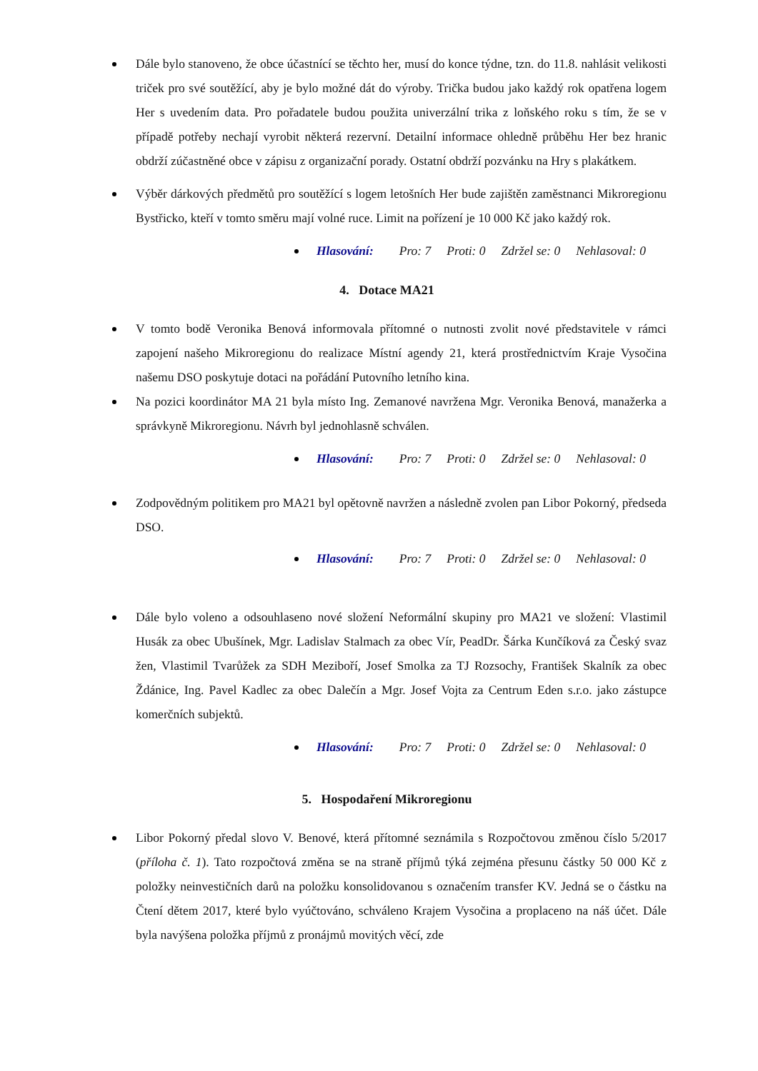Dále bylo stanoveno, že obce účastnící se těchto her, musí do konce týdne, tzn. do 11.8. nahlásit velikosti triček pro své soutěžící, aby je bylo možné dát do výroby. Trička budou jako každý rok opatřena logem Her s uvedením data. Pro pořadatele budou použita univerzální trika z loňského roku s tím, že se v případě potřeby nechají vyrobit některá rezervní. Detailní informace ohledně průběhu Her bez hranic obdrží zúčastněné obce v zápisu z organizační porady. Ostatní obdrží pozvánku na Hry s plakátkem.
Výběr dárkových předmětů pro soutěžící s logem letošních Her bude zajištěn zaměstnanci Mikroregionu Bystřicko, kteří v tomto směru mají volné ruce. Limit na pořízení je 10 000 Kč jako každý rok.
Hlasování: Pro: 7 Proti: 0 Zdržel se: 0 Nehlasoval: 0
4. Dotace MA21
V tomto bodě Veronika Benová informovala přítomné o nutnosti zvolit nové představitele v rámci zapojení našeho Mikroregionu do realizace Místní agendy 21, která prostřednictvím Kraje Vysočina našemu DSO poskytuje dotaci na pořádání Putovního letního kina.
Na pozici koordinátor MA 21 byla místo Ing. Zemanové navržena Mgr. Veronika Benová, manažerka a správkyně Mikroregionu. Návrh byl jednohlasně schválen.
Hlasování: Pro: 7 Proti: 0 Zdržel se: 0 Nehlasoval: 0
Zodpovědným politikem pro MA21 byl opětovně navržen a následně zvolen pan Libor Pokorný, předseda DSO.
Hlasování: Pro: 7 Proti: 0 Zdržel se: 0 Nehlasoval: 0
Dále bylo voleno a odsouhlaseno nové složení Neformální skupiny pro MA21 ve složení: Vlastimil Husák za obec Ubušínek, Mgr. Ladislav Stalmach za obec Vír, PeadDr. Šárka Kunčíková za Český svaz žen, Vlastimil Tvarůžek za SDH Meziboří, Josef Smolka za TJ Rozsochy, František Skalník za obec Ždánice, Ing. Pavel Kadlec za obec Dalečín a Mgr. Josef Vojta za Centrum Eden s.r.o. jako zástupce komerčních subjektů.
Hlasování: Pro: 7 Proti: 0 Zdržel se: 0 Nehlasoval: 0
5. Hospodaření Mikroregionu
Libor Pokorný předal slovo V. Benové, která přítomné seznámila s Rozpočtovou změnou číslo 5/2017 (příloha č. 1). Tato rozpočtová změna se na straně příjmů týká zejména přesunu částky 50 000 Kč z položky neinvestičních darů na položku konsolidovanou s označením transfer KV. Jedná se o částku na Čtení dětem 2017, které bylo vyúčtováno, schváleno Krajem Vysočina a proplaceno na náš účet. Dále byla navýšena položka příjmů z pronájmů movitých věcí, zde